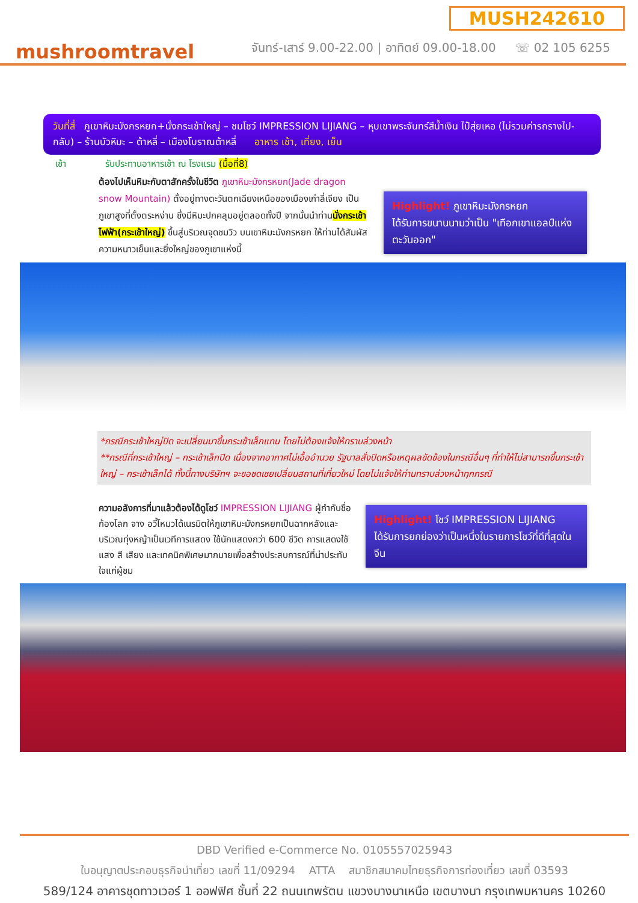mushroomtravel
จันทร์-เสาร์ 9.00-22.00 | อาทิตย์ 09.00-18.00 ☏ 02 105 6255
MUSH242610
วันที่สี่ ภูเขาหิมะมังกรหยก+นั่งกระเช้าใหญ่ – ชมโชว์ IMPRESSION LIJIANG – หุบเขาพระจันทร์สีน้ำเงิน ไป๋สุ่ยเหอ (ไม่รวมค่ารถรางไป-กลับ) – ร้านบัวหิมะ – ต้าหลี่ – เมืองโบราณต้าหลี่ อาหาร เช้า, เที่ยง, เย็น
เช้า รับประทานอาหารเช้า ณ โรงแรม (มื้อที่8)
ต้องไปเห็นหิมะกับตาสักครั้งในชีวิต ภูเขาหิมะมังกรหยก(Jade dragon snow Mountain) ตั้งอยู่ทางตะวันตกเฉียงเหนือของเมืองเก่าลี่เจียง เป็นภูเขาสูงที่ตั้งตระหง่าน ซึ่งมีหิมะปกคลุมอยู่ตลอดทั้งปี จากนั้นนำท่านนั่งกระเช้าไฟฟ้า(กระเช้าใหญ่) ขึ้นสู่บริเวณจุดชมวิว บนเขาหิมะมังกรหยก ให้ท่านได้สัมผัสความหนาวเย็นและยิ่งใหญ่ของภูเขาแห่งนี้
Highlight! ภูเขาหิมะมังกรหยก
ได้รับการขนานนามว่าเป็น "เทือกเขาแอลป์แห่งตะวันออก"
*กรณีกระเช้าใหญ่ปิด จะเปลี่ยนมาขึ้นกระเช้าเล็กแทน โดยไม่ต้องแจ้งให้ทราบล่วงหน้า
**กรณีที่กระเช้าใหญ่ – กระเช้าเล็กปิด เนื่องจากอากาศไม่เอื้ออำนวย รัฐบาลสั่งปิดหรือเหตุผลขัดข้องในกรณีอื่นๆ ที่ทำให้ไม่สามารถขึ้นกระเช้าใหญ่ – กระเช้าเล็กได้ ทั้งนี้ทางบริษัทฯ จะขอชดเชยเปลี่ยนสถานที่เที่ยวใหม่ โดยไม่แจ้งให้ท่านทราบล่วงหน้าทุกกรณี
ความอลังการที่มาแล้วต้องได้ดูโชว์ IMPRESSION LIJIANG ผู้กำกับชื่อก้องโลก จาง อวี้โหมวได้เนรมิตให้ภูเขาหิมะมังกรหยกเป็นฉากหลังและบริเวณทุ่งหญ้าเป็นเวทีการแสดง ใช้นักแสดงกว่า 600 ชีวิต การแสดงใช้แสง สี เสียง และเทคนิคพิเศษมากมายเพื่อสร้างประสบการณ์ที่น่าประทับใจแก่ผู้ชม
Highlight! โชว์ IMPRESSION LIJIANG
ได้รับการยกย่องว่าเป็นหนึ่งในรายการโชว์ที่ดีที่สุดในจีน
DBD Verified e-Commerce No. 0105557025943
ใบอนุญาตประกอบธุรกิจนำเที่ยว เลขที่ 11/09294 ATTA สมาชิกสมาคมไทยธุรกิจการท่องเที่ยว เลขที่ 03593
589/124 อาคารชุดทาวเวอร์ 1 ออฟฟิศ ชั้นที่ 22 ถนนเทพรัตน แขวงบางนาเหนือ เขตบางนา กรุงเทพมหานคร 10260